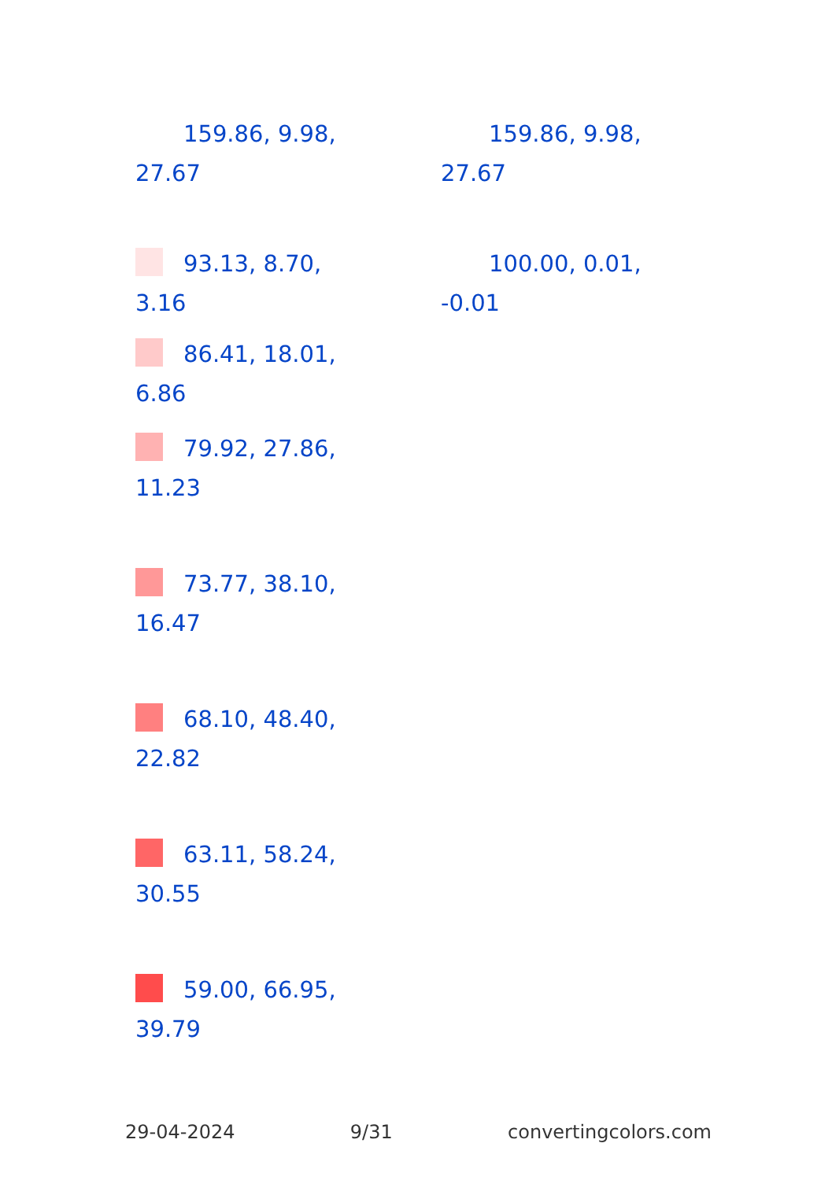159.86, 9.98, 27.67
93.13, 8.70, 3.16
86.41, 18.01, 6.86
79.92, 27.86, 11.23
73.77, 38.10, 16.47
68.10, 48.40, 22.82
63.11, 58.24, 30.55
59.00, 66.95, 39.79
159.86, 9.98, 27.67
100.00, 0.01, -0.01
29-04-2024 9/31 convertingcolors.com